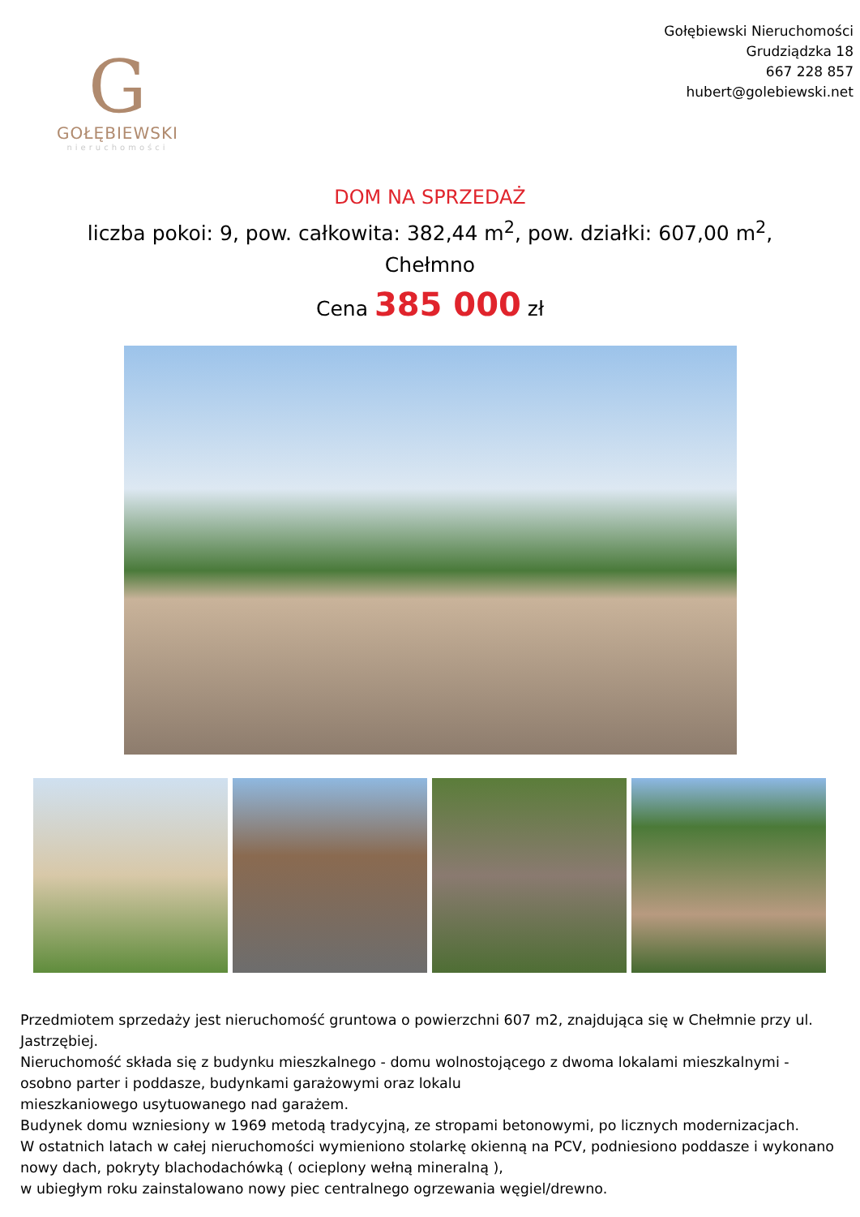G
GOŁĘBIEWSKI
nieruchomości
Gołębiewski Nieruchomości
Grudziądzka 18
667 228 857
hubert@golebiewski.net
DOM NA SPRZEDAŻ
liczba pokoi: 9, pow. całkowita: 382,44 m<sup>2</sup>, pow. działki: 607,00 m<sup>2</sup>,
Chełmno
Cena 385 000 zł
Przedmiotem sprzedaży jest nieruchomość gruntowa o powierzchni 607 m2, znajdująca się w Chełmnie przy ul. Jastrzębiej.
Nieruchomość składa się z budynku mieszkalnego - domu wolnostojącego z dwoma lokalami mieszkalnymi - osobno parter i poddasze, budynkami garażowymi oraz lokalu
mieszkaniowego usytuowanego nad garażem.
Budynek domu wzniesiony w 1969 metodą tradycyjną, ze stropami betonowymi, po licznych modernizacjach.
W ostatnich latach w całej nieruchomości wymieniono stolarkę okienną na PCV, podniesiono poddasze i wykonano nowy dach, pokryty blachodachówką ( ocieplony wełną mineralną ),
w ubiegłym roku zainstalowano nowy piec centralnego ogrzewania węgiel/drewno.